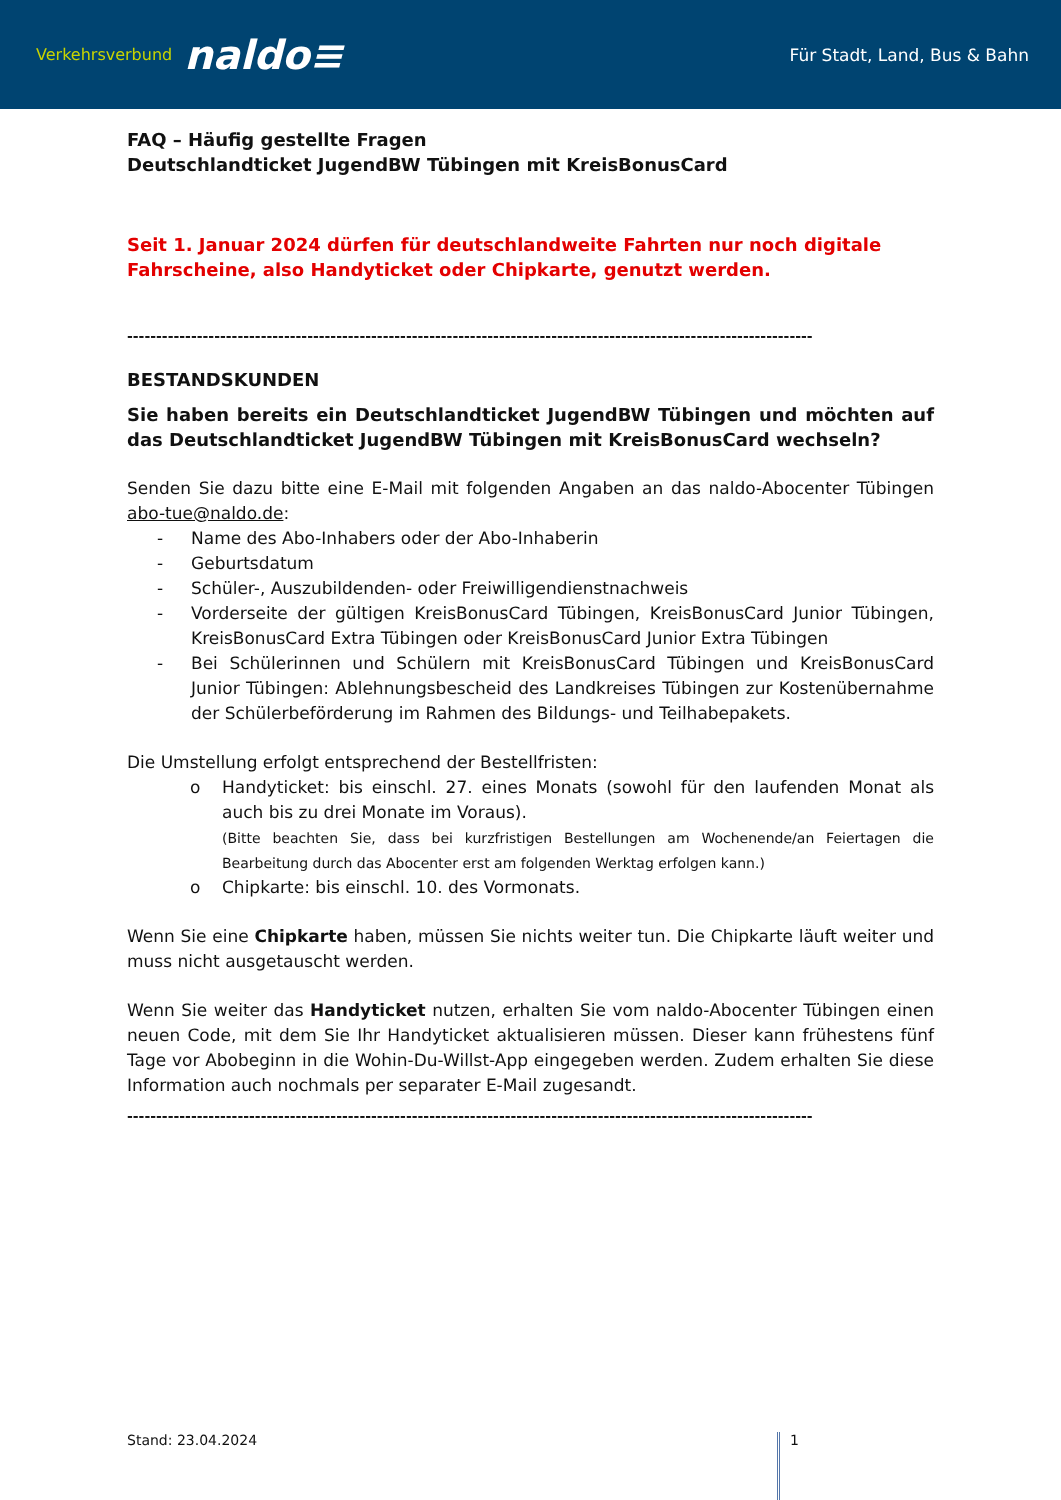Verkehrsverbund naldo≡
Für Stadt, Land, Bus & Bahn
FAQ – Häufig gestellte Fragen
Deutschlandticket JugendBW Tübingen mit KreisBonusCard
Seit 1. Januar 2024 dürfen für deutschlandweite Fahrten nur noch digitale Fahrscheine, also Handyticket oder Chipkarte, genutzt werden.
----------------------------------------------------------------------------------------------------------------------
BESTANDSKUNDEN
Sie haben bereits ein Deutschlandticket JugendBW Tübingen und möchten auf das Deutschlandticket JugendBW Tübingen mit KreisBonusCard wechseln?
Senden Sie dazu bitte eine E-Mail mit folgenden Angaben an das naldo-Abocenter Tübingen abo-tue@naldo.de:
- Name des Abo-Inhabers oder der Abo-Inhaberin
- Geburtsdatum
- Schüler-, Auszubildenden- oder Freiwilligendienstnachweis
- Vorderseite der gültigen KreisBonusCard Tübingen, KreisBonusCard Junior Tübingen, KreisBonusCard Extra Tübingen oder KreisBonusCard Junior Extra Tübingen
- Bei Schülerinnen und Schülern mit KreisBonusCard Tübingen und KreisBonusCard Junior Tübingen: Ablehnungsbescheid des Landkreises Tübingen zur Kostenübernahme der Schülerbeförderung im Rahmen des Bildungs- und Teilhabepakets.
Die Umstellung erfolgt entsprechend der Bestellfristen:
o Handyticket: bis einschl. 27. eines Monats (sowohl für den laufenden Monat als auch bis zu drei Monate im Voraus).
(Bitte beachten Sie, dass bei kurzfristigen Bestellungen am Wochenende/an Feiertagen die Bearbeitung durch das Abocenter erst am folgenden Werktag erfolgen kann.)
o Chipkarte: bis einschl. 10. des Vormonats.
Wenn Sie eine Chipkarte haben, müssen Sie nichts weiter tun. Die Chipkarte läuft weiter und muss nicht ausgetauscht werden.
Wenn Sie weiter das Handyticket nutzen, erhalten Sie vom naldo-Abocenter Tübingen einen neuen Code, mit dem Sie Ihr Handyticket aktualisieren müssen. Dieser kann frühestens fünf Tage vor Abobeginn in die Wohin-Du-Willst-App eingegeben werden. Zudem erhalten Sie diese Information auch nochmals per separater E-Mail zugesandt.
----------------------------------------------------------------------------------------------------------------------
Stand: 23.04.2024 1